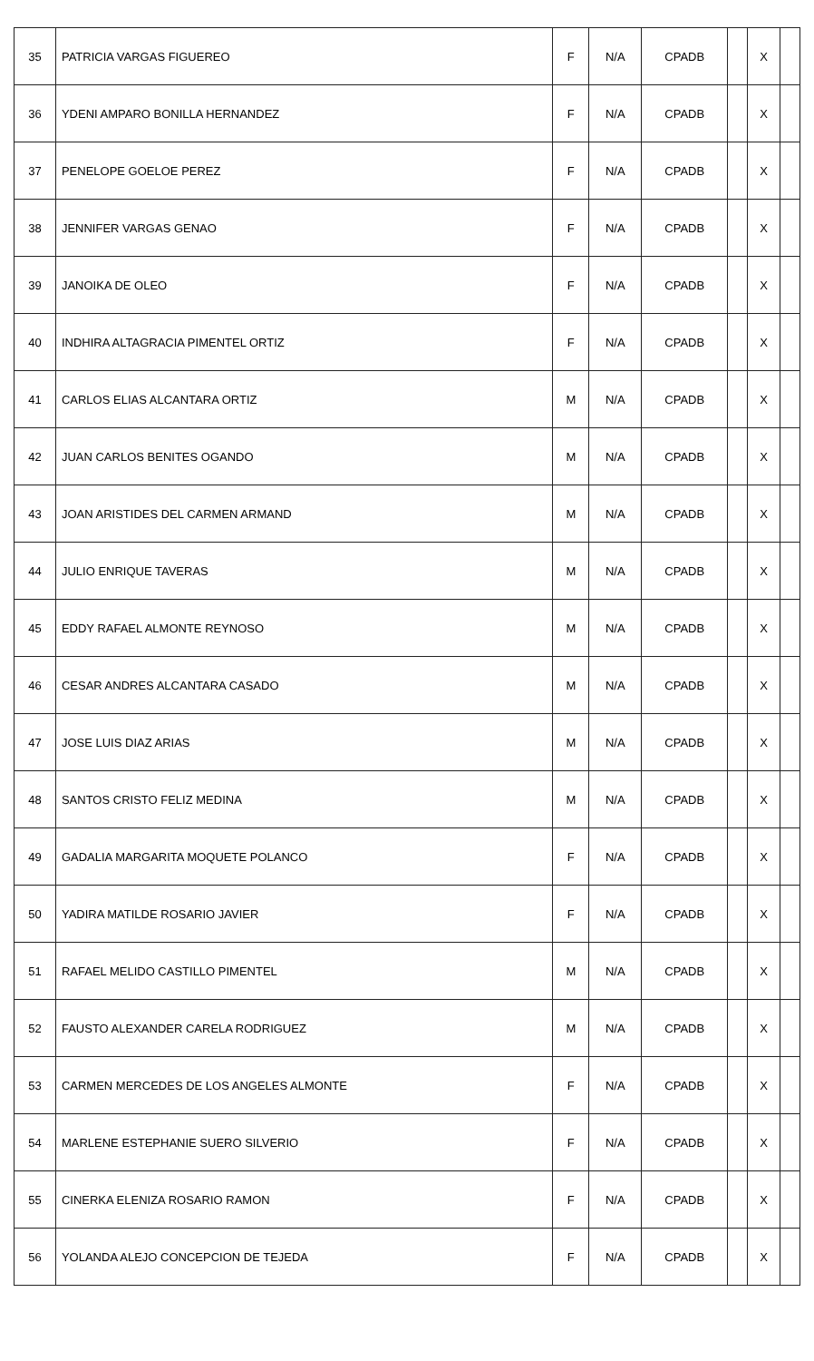| 35 | PATRICIA VARGAS FIGUEREO | F | N/A | CPADB | | X | |
| 36 | YDENI AMPARO BONILLA HERNANDEZ | F | N/A | CPADB | | X | |
| 37 | PENELOPE GOELOE PEREZ | F | N/A | CPADB | | X | |
| 38 | JENNIFER VARGAS GENAO | F | N/A | CPADB | | X | |
| 39 | JANOIKA DE OLEO | F | N/A | CPADB | | X | |
| 40 | INDHIRA ALTAGRACIA PIMENTEL ORTIZ | F | N/A | CPADB | | X | |
| 41 | CARLOS ELIAS ALCANTARA ORTIZ | M | N/A | CPADB | | X | |
| 42 | JUAN CARLOS BENITES OGANDO | M | N/A | CPADB | | X | |
| 43 | JOAN ARISTIDES DEL CARMEN ARMAND | M | N/A | CPADB | | X | |
| 44 | JULIO ENRIQUE TAVERAS | M | N/A | CPADB | | X | |
| 45 | EDDY RAFAEL ALMONTE REYNOSO | M | N/A | CPADB | | X | |
| 46 | CESAR ANDRES ALCANTARA CASADO | M | N/A | CPADB | | X | |
| 47 | JOSE LUIS DIAZ ARIAS | M | N/A | CPADB | | X | |
| 48 | SANTOS CRISTO FELIZ MEDINA | M | N/A | CPADB | | X | |
| 49 | GADALIA MARGARITA MOQUETE POLANCO | F | N/A | CPADB | | X | |
| 50 | YADIRA MATILDE ROSARIO JAVIER | F | N/A | CPADB | | X | |
| 51 | RAFAEL MELIDO CASTILLO PIMENTEL | M | N/A | CPADB | | X | |
| 52 | FAUSTO ALEXANDER CARELA RODRIGUEZ | M | N/A | CPADB | | X | |
| 53 | CARMEN MERCEDES DE LOS ANGELES ALMONTE | F | N/A | CPADB | | X | |
| 54 | MARLENE ESTEPHANIE SUERO SILVERIO | F | N/A | CPADB | | X | |
| 55 | CINERKA ELENIZA ROSARIO RAMON | F | N/A | CPADB | | X | |
| 56 | YOLANDA ALEJO CONCEPCION DE TEJEDA | F | N/A | CPADB | | X | |